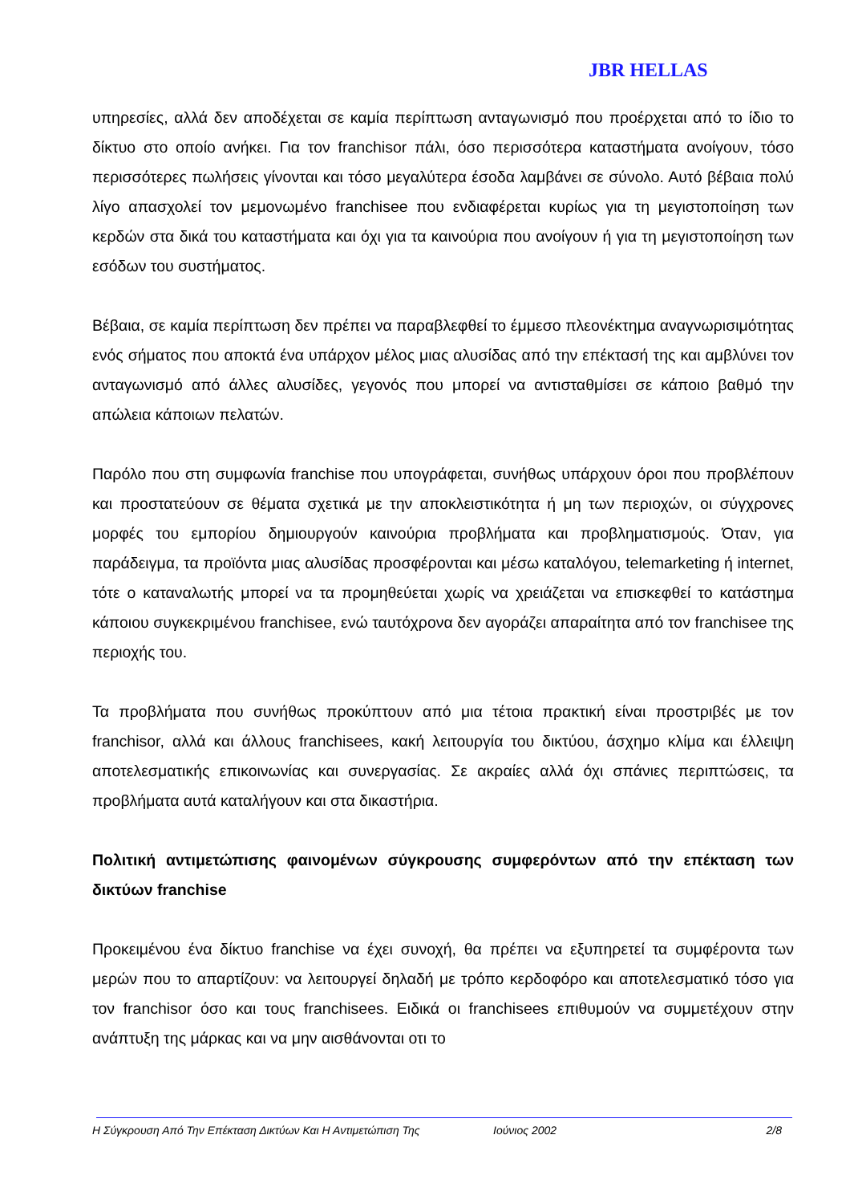JBR HELLAS
υπηρεσίες, αλλά δεν αποδέχεται σε καμία περίπτωση ανταγωνισμό που προέρχεται από το ίδιο το δίκτυο στο οποίο ανήκει. Για τον franchisor πάλι, όσο περισσότερα καταστήματα ανοίγουν, τόσο περισσότερες πωλήσεις γίνονται και τόσο μεγαλύτερα έσοδα λαμβάνει σε σύνολο. Αυτό βέβαια πολύ λίγο απασχολεί τον μεμονωμένο franchisee που ενδιαφέρεται κυρίως για τη μεγιστοποίηση των κερδών στα δικά του καταστήματα και όχι για τα καινούρια που ανοίγουν ή για τη μεγιστοποίηση των εσόδων του συστήματος.
Βέβαια, σε καμία περίπτωση δεν πρέπει να παραβλεφθεί το έμμεσο πλεονέκτημα αναγνωρισιμότητας ενός σήματος που αποκτά ένα υπάρχον μέλος μιας αλυσίδας από την επέκτασή της και αμβλύνει τον ανταγωνισμό από άλλες αλυσίδες, γεγονός που μπορεί να αντισταθμίσει σε κάποιο βαθμό την απώλεια κάποιων πελατών.
Παρόλο που στη συμφωνία franchise που υπογράφεται, συνήθως υπάρχουν όροι που προβλέπουν και προστατεύουν σε θέματα σχετικά με την αποκλειστικότητα ή μη των περιοχών, οι σύγχρονες μορφές του εμπορίου δημιουργούν καινούρια προβλήματα και προβληματισμούς. Όταν, για παράδειγμα, τα προϊόντα μιας αλυσίδας προσφέρονται και μέσω καταλόγου, telemarketing ή internet, τότε ο καταναλωτής μπορεί να τα προμηθεύεται χωρίς να χρειάζεται να επισκεφθεί το κατάστημα κάποιου συγκεκριμένου franchisee, ενώ ταυτόχρονα δεν αγοράζει απαραίτητα από τον franchisee της περιοχής του.
Τα προβλήματα που συνήθως προκύπτουν από μια τέτοια πρακτική είναι προστριβές με τον franchisor, αλλά και άλλους franchisees, κακή λειτουργία του δικτύου, άσχημο κλίμα και έλλειψη αποτελεσματικής επικοινωνίας και συνεργασίας. Σε ακραίες αλλά όχι σπάνιες περιπτώσεις, τα προβλήματα αυτά καταλήγουν και στα δικαστήρια.
Πολιτική αντιμετώπισης φαινομένων σύγκρουσης συμφερόντων από την επέκταση των δικτύων franchise
Προκειμένου ένα δίκτυο franchise να έχει συνοχή, θα πρέπει να εξυπηρετεί τα συμφέροντα των μερών που το απαρτίζουν: να λειτουργεί δηλαδή με τρόπο κερδοφόρο και αποτελεσματικό τόσο για τον franchisor όσο και τους franchisees. Ειδικά οι franchisees επιθυμούν να συμμετέχουν στην ανάπτυξη της μάρκας και να μην αισθάνονται οτι το
Η Σύγκρουση Από Την Επέκταση Δικτύων Και Η Αντιμετώπιση Της Ιούνιος 2002 2/8